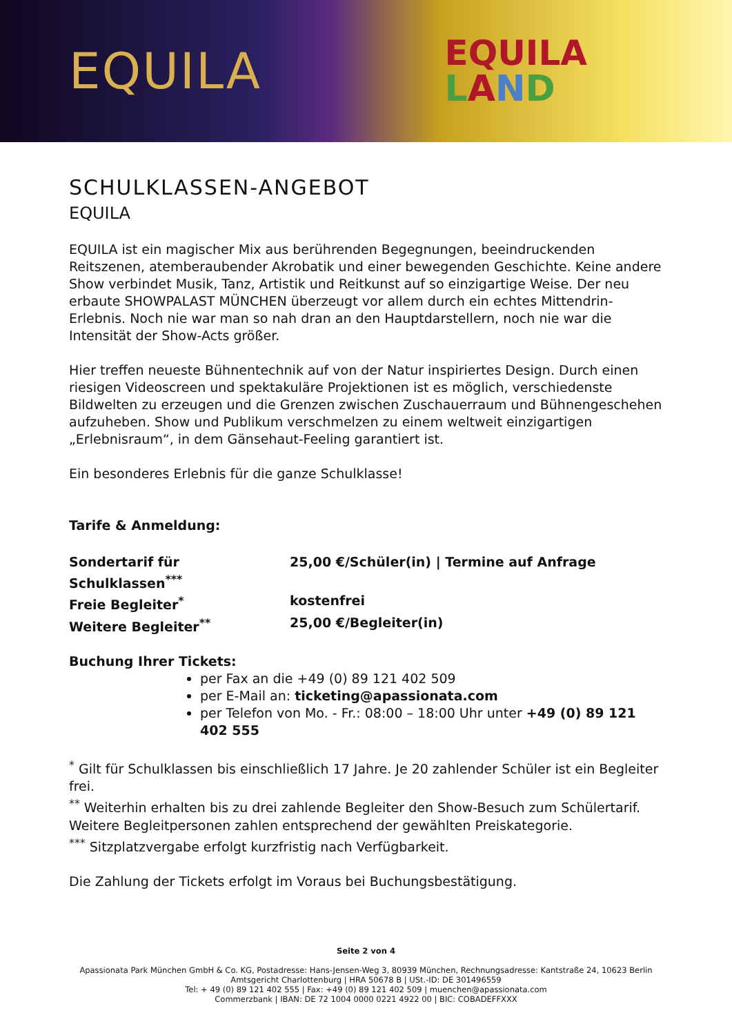EQUILA
EQUILA
LAND
SCHULKLASSEN-ANGEBOT
EQUILA
EQUILA ist ein magischer Mix aus berührenden Begegnungen, beeindruckenden Reitszenen, atemberaubender Akrobatik und einer bewegenden Geschichte. Keine andere Show verbindet Musik, Tanz, Artistik und Reitkunst auf so einzigartige Weise. Der neu erbaute SHOWPALAST MÜNCHEN überzeugt vor allem durch ein echtes Mittendrin-Erlebnis. Noch nie war man so nah dran an den Hauptdarstellern, noch nie war die Intensität der Show-Acts größer.
Hier treffen neueste Bühnentechnik auf von der Natur inspiriertes Design. Durch einen riesigen Videoscreen und spektakuläre Projektionen ist es möglich, verschiedenste Bildwelten zu erzeugen und die Grenzen zwischen Zuschauerraum und Bühnengeschehen aufzuheben. Show und Publikum verschmelzen zu einem weltweit einzigartigen „Erlebnisraum“, in dem Gänsehaut-Feeling garantiert ist.
Ein besonderes Erlebnis für die ganze Schulklasse!
Tarife & Anmeldung:
Sondertarif für Schulklassen<sup>***</sup> 25,00 €/Schüler(in) | Termine auf Anfrage
Freie Begleiter<sup>*</sup> kostenfrei
Weitere Begleiter<sup>**</sup> 25,00 €/Begleiter(in)
Buchung Ihrer Tickets:
per Fax an die +49 (0) 89 121 402 509
per E-Mail an: ticketing@apassionata.com
per Telefon von Mo. - Fr.: 08:00 – 18:00 Uhr unter +49 (0) 89 121 402 555
<sup>*</sup> Gilt für Schulklassen bis einschließlich 17 Jahre. Je 20 zahlender Schüler ist ein Begleiter frei.
<sup>**</sup> Weiterhin erhalten bis zu drei zahlende Begleiter den Show-Besuch zum Schülertarif. Weitere Begleitpersonen zahlen entsprechend der gewählten Preiskategorie.
<sup>***</sup> Sitzplatzvergabe erfolgt kurzfristig nach Verfügbarkeit.
Die Zahlung der Tickets erfolgt im Voraus bei Buchungsbestätigung.
Seite 2 von 4
Apassionata Park München GmbH & Co. KG, Postadresse: Hans-Jensen-Weg 3, 80939 München, Rechnungsadresse: Kantstraße 24, 10623 Berlin
Amtsgericht Charlottenburg | HRA 50678 B | USt.-ID: DE 301496559
Tel: + 49 (0) 89 121 402 555 | Fax: +49 (0) 89 121 402 509 | muenchen@apassionata.com
Commerzbank | IBAN: DE 72 1004 0000 0221 4922 00 | BIC: COBADEFFXXX